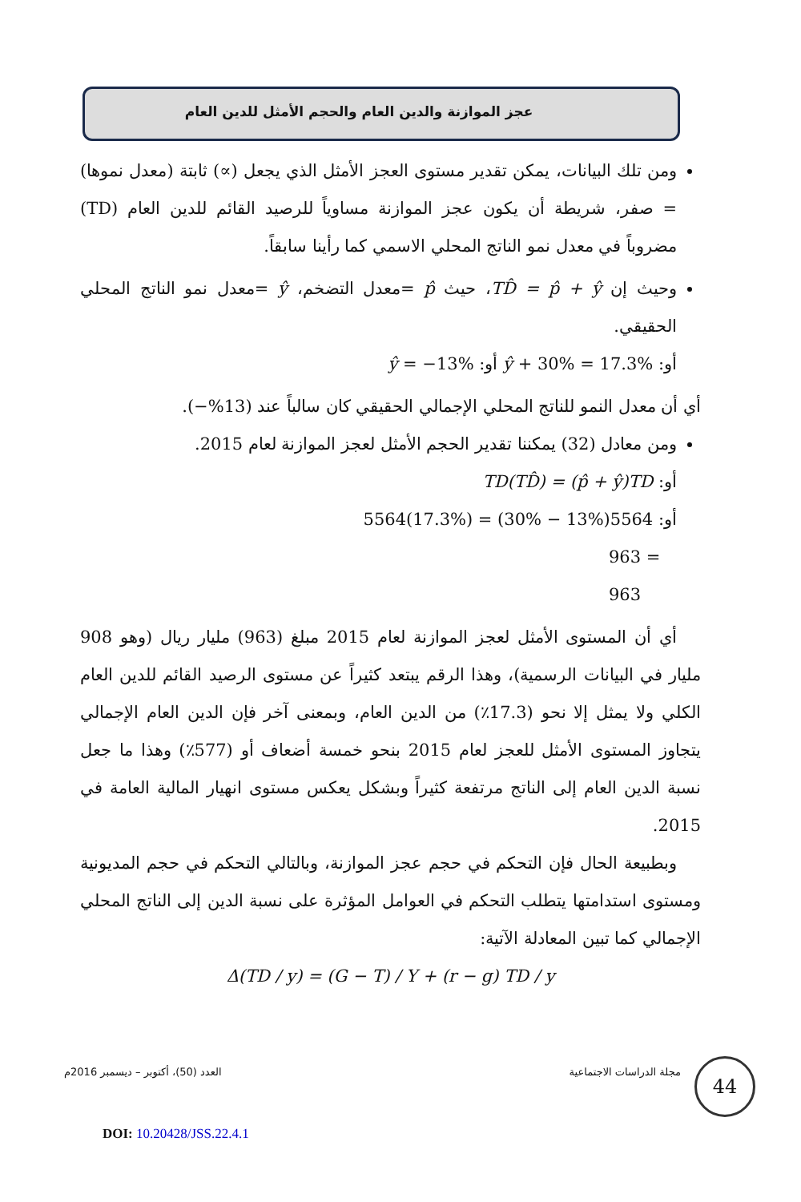عجز الموازنة والدين العام والحجم الأمثل للدين العام
ومن تلك البيانات، يمكن تقدير مستوى العجز الأمثل الذي يجعل (∝) ثابتة (معدل نموها) = صفر، شريطة أن يكون عجز الموازنة مساوياً للرصيد القائم للدين العام (TD) مضروباً في معدل نمو الناتج المحلي الاسمي كما رأينا سابقاً.
وحيث إن TD̂ = p̂ + ŷ، حيث p̂ =معدل التضخم، ŷ =معدل نمو الناتج المحلي الحقيقي.
أو: ŷ + 30% = 17.3% أو: ŷ = −13%
أي أن معدل النمو للناتج المحلي الإجمالي الحقيقي كان سالباً عند (13%−).
ومن معادل (32) يمكننا تقدير الحجم الأمثل لعجز الموازنة لعام 2015.
أو: TD(TD̂) = (p̂ + ŷ)TD
أو: 5564(17.3%) = (30% − 13%)5564
963 = 963
أي أن المستوى الأمثل لعجز الموازنة لعام 2015 مبلغ (963) مليار ريال (وهو 908 مليار في البيانات الرسمية)، وهذا الرقم يبتعد كثيراً عن مستوى الرصيد القائم للدين العام الكلي ولا يمثل إلا نحو (17.3٪) من الدين العام، وبمعنى آخر فإن الدين العام الإجمالي يتجاوز المستوى الأمثل للعجز لعام 2015 بنحو خمسة أضعاف أو (577٪) وهذا ما جعل نسبة الدين العام إلى الناتج مرتفعة كثيراً وبشكل يعكس مستوى انهيار المالية العامة في 2015.
وبطبيعة الحال فإن التحكم في حجم عجز الموازنة، وبالتالي التحكم في حجم المديونية ومستوى استدامتها يتطلب التحكم في العوامل المؤثرة على نسبة الدين إلى الناتج المحلي الإجمالي كما تبين المعادلة الآتية:
Δ(TD / y) = (G − T) / Y + (r − g) TD / y
مجلة الدراسات الاجتماعية العدد (50)، أكتوبر – ديسمبر 2016م 44
DOI: 10.20428/JSS.22.4.1